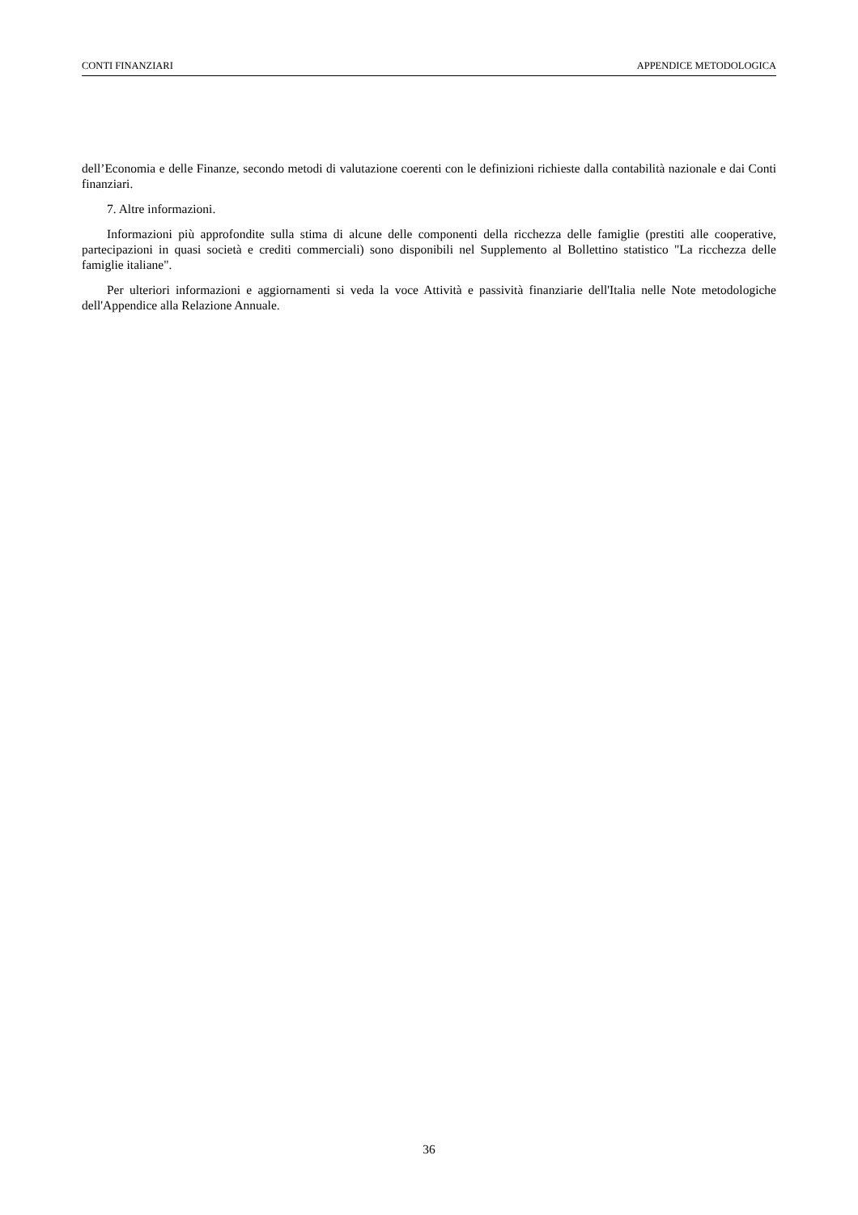CONTI FINANZIARI APPENDICE METODOLOGICA
dell’Economia e delle Finanze, secondo metodi di valutazione coerenti con le definizioni richieste dalla contabilità nazionale e dai Conti finanziari.
7. Altre informazioni.
Informazioni più approfondite sulla stima di alcune delle componenti della ricchezza delle famiglie (prestiti alle cooperative, partecipazioni in quasi società e crediti commerciali) sono disponibili nel Supplemento al Bollettino statistico "La ricchezza delle famiglie italiane".
Per ulteriori informazioni e aggiornamenti si veda la voce Attività e passività finanziarie dell'Italia nelle Note metodologiche dell'Appendice alla Relazione Annuale.
36